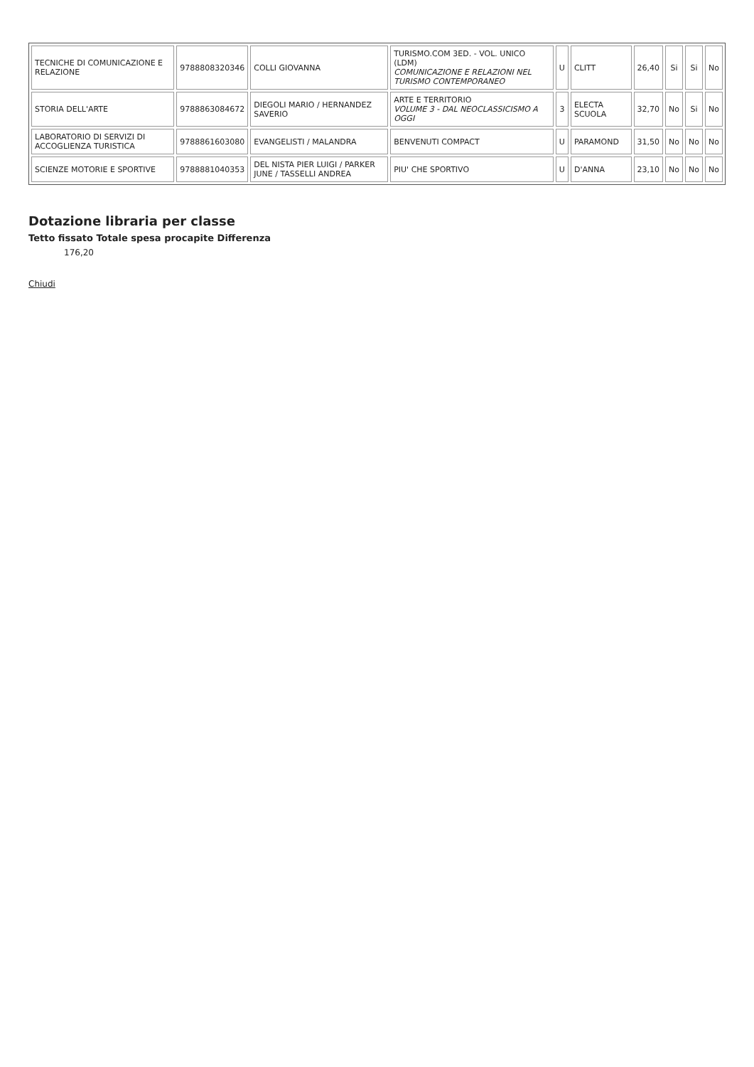| TECNICHE DI COMUNICAZIONE E RELAZIONE | 9788808320346 | COLLI GIOVANNA | TURISMO.COM 3ED. - VOL. UNICO (LDM) COMUNICAZIONE E RELAZIONI NEL TURISMO CONTEMPORANEO | U | CLITT | 26,40 | Si | Si | No |
| STORIA DELL'ARTE | 9788863084672 | DIEGOLI MARIO / HERNANDEZ SAVERIO | ARTE E TERRITORIO VOLUME 3 - DAL NEOCLASSICISMO A OGGI | 3 | ELECTA SCUOLA | 32,70 | No | Si | No |
| LABORATORIO DI SERVIZI DI ACCOGLIENZA TURISTICA | 9788861603080 | EVANGELISTI / MALANDRA | BENVENUTI COMPACT | U | PARAMOND | 31,50 | No | No | No |
| SCIENZE MOTORIE E SPORTIVE | 9788881040353 | DEL NISTA PIER LUIGI / PARKER JUNE / TASSELLI ANDREA | PIU' CHE SPORTIVO | U | D'ANNA | 23,10 | No | No | No |
Dotazione libraria per classe
Tetto fissato Totale spesa procapite Differenza
176,20
Chiudi